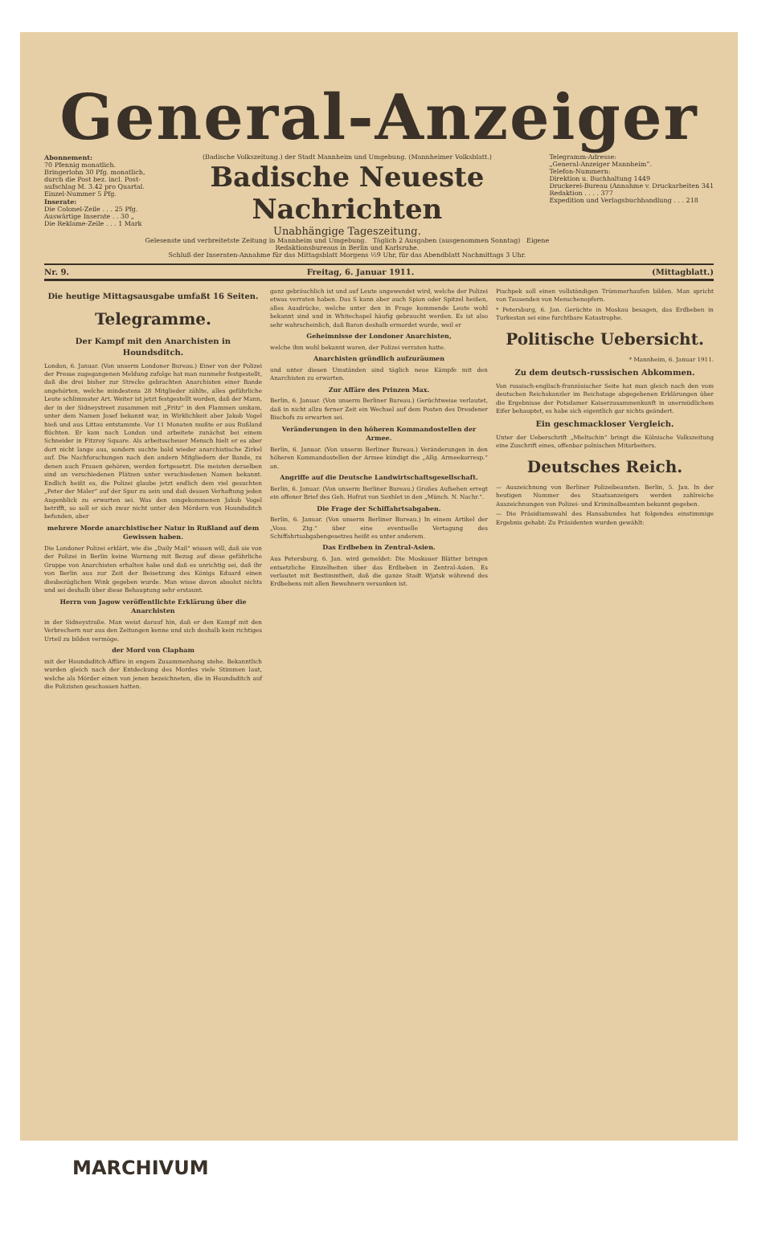General-Anzeiger
Abonnement:
70 Pfennig monatlich.
Bringerlohn 30 Pfg. monatlich,
durch die Post bez. incl. Post-
aufschlag M. 3.42 pro Quartal.
Einzel-Nummer 5 Pfg.
Inserate:
Die Colonel-Zeile . . . 25 Pfg.
Auswärtige Inserate . . 30 „
Die Reklame-Zeile . . . 1 Mark
(Badische Volkszeitung.) der Stadt Mannheim und Umgebung. (Mannheimer Volksblatt.)
Badische Neueste Nachrichten
Unabhängige Tageszeitung.
Gelesenste und verbreitetste Zeitung in Mannheim und Umgebung. Täglich 2 Ausgaben (ausgenommen Sonntag) Eigene Redaktionsbureaus in Berlin und Karlsruhe.
Schluß der Inseraten-Annahme für das Mittagsblatt Morgens ½9 Uhr, für das Abendblatt Nachmittags 3 Uhr.
Telegramm-Adresse:
„General-Anzeiger Mannheim“.
Telefon-Nummern:
Direktion u. Buchhaltung 1449
Druckerei-Bureau (Annahme v. Druckarbeiten 341
Redaktion . . . . 377
Expedition und Verlagsbuchhandlung . . . 218
Nr. 9. Freitag, 6. Januar 1911. (Mittagblatt.)
Die heutige Mittagsausgabe umfaßt 16 Seiten.
Telegramme.
Der Kampf mit den Anarchisten in Houndsditch.
London, 6. Januar. (Von unserm Londoner Bureau.) Einer von der Polizei der Presse zugegangenen Meldung zufolge hat man nunmehr festgestellt, daß die drei bisher zur Strecke gebrachten Anarchisten einer Bande angehörten, welche mindestens 28 Mitglieder zählte, alles gefährliche Leute schlimmster Art. Weiter ist jetzt festgestellt worden, daß der Mann, der in der Sidneystreet zusammen mit „Fritz“ in den Flammen umkam, unter dem Namen Josef bekannt war, in Wirklichkeit aber Jakob Vogel hieß und aus Littau entstammte. Vor 11 Monaten mußte er aus Rußland flüchten. Er kam nach London und arbeitete zunächst bei einem Schneider in Fitzroy Square. Als arbeitsscheuer Mensch hielt er es aber dort nicht lange aus, sondern suchte bald wieder anarchistische Zirkel auf. Die Nachforschungen nach den andern Mitgliedern der Bande, zu denen auch Frauen gehören, werden fortgesetzt. Die meisten derselben sind an verschiedenen Plätzen unter verschiedenen Namen bekannt. Endlich heißt es, die Polizei glaube jetzt endlich dem viel gesuchten „Peter der Maler“ auf der Spur zu sein und daß dessen Verhaftung jeden Augenblick zu erwarten sei. Was den umgekommenen Jakob Vogel betrifft, so soll er sich zwar nicht unter den Mördern von Houndsditch befunden, aber
mehrere Morde anarchistischer Natur in Rußland auf dem Gewissen haben.
Die Londoner Polizei erklärt, wie die „Daily Mail“ wissen will, daß sie von der Polizei in Berlin keine Warnung mit Bezug auf diese gefährliche Gruppe von Anarchisten erhalten habe und daß es unrichtig sei, daß ihr von Berlin aus zur Zeit der Beisetzung des Königs Eduard einen diesbezüglichen Wink gegeben wurde. Man wisse davon absolut nichts und sei deshalb über diese Behauptung sehr erstaunt.
Herrn von Jagow veröffentlichte Erklärung über die Anarchisten
in der Sidneystraße. Man weist darauf hin, daß er den Kampf mit den Verbrechern nur aus den Zeitungen kenne und sich deshalb kein richtiges Urteil zu bilden vermöge.
der Mord von Clapham
mit der Houndsditch-Affäre in engem Zusammenhang stehe. Bekanntlich wurden gleich nach der Entdeckung des Mordes viele Stimmen laut, welche als Mörder einen von jenen bezeichneten, die in Houndsditch auf die Polizisten geschossen hatten.
ganz gebräuchlich ist und auf Leute angewendet wird, welche der Polizei etwas verraten haben. Das S kann aber auch Spion oder Spitzel heißen, alles Ausdrücke, welche unter den in Frage kommende Leute wohl bekannt sind und in Whitechapel häufig gebraucht werden. Es ist also sehr wahrscheinlich, daß Baron deshalb ermordet wurde, weil er
Geheimnisse der Londoner Anarchisten,
welche ihm wohl bekannt waren, der Polizei verraten hatte.
Anarchisten gründlich aufzuräumen
und unter diesen Umständen sind täglich neue Kämpfe mit den Anarchisten zu erwarten.
Zur Affäre des Prinzen Max.
Berlin, 6. Januar. (Von unserm Berliner Bureau.) Gerüchtweise verlautet, daß in nicht allzu ferner Zeit ein Wechsel auf dem Posten des Dresdener Bischofs zu erwarten sei.
Veränderungen in den höheren Kommandostellen der Armee.
Berlin, 6. Januar. (Von unserm Berliner Bureau.) Veränderungen in den höheren Kommandostellen der Armee kündigt die „Allg. Armeekorresp.“ an.
Angriffe auf die Deutsche Landwirtschaftsgesellschaft.
Berlin, 6. Januar. (Von unserm Berliner Bureau.) Großes Aufsehen erregt ein offener Brief des Geh. Hofrat von Soxhlet in den „Münch. N. Nachr.“.
Die Frage der Schiffahrtsabgaben.
Berlin, 6. Januar. (Von unserm Berliner Bureau.) In einem Artikel der „Voss. Ztg.“ über eine eventuelle Vertagung des Schiffahrtsabgabengesetzes heißt es unter anderem.
Das Erdbeben in Zentral-Asien.
Aus Petersburg, 6. Jan. wird gemeldet: Die Moskauer Blätter bringen entsetzliche Einzelheiten über das Erdbeben in Zentral-Asien. Es verlautet mit Bestimmtheit, daß die ganze Stadt Wjatsk während des Erdbebens mit allen Bewohnern versunken ist.
Pischpek soll einen vollständigen Trümmerhaufen bilden. Man spricht von Tausenden von Menschenopfern.
* Petersburg, 6. Jan. Gerüchte in Moskau besagen, das Erdbeben in Turkestan sei eine furchtbare Katastrophe.
Politische Uebersicht.
* Mannheim, 6. Januar 1911.
Zu dem deutsch-russischen Abkommen.
Von russisch-englisch-französischer Seite hat man gleich nach den vom deutschen Reichskanzler im Reichstage abgegebenen Erklärungen über die Ergebnisse der Potsdamer Kaiserzusammenkunft in unermüdlichem Eifer behauptet, es habe sich eigentlich gar nichts geändert.
Ein geschmackloser Vergleich.
Unter der Ueberschrift „Mieltschin“ bringt die Kölnische Volkszeitung eine Zuschrift eines, offenbar polnischen Mitarbeiters.
Deutsches Reich.
— Auszeichnung von Berliner Polizeibeamten. Berlin, 5. Jan. In der heutigen Nummer des Staatsanzeigers werden zahlreiche Auszeichnungen von Polizei- und Kriminalbeamten bekannt gegeben.
— Die Präsidiumswahl des Hansabundes hat folgendes einstimmige Ergebnis gehabt: Zu Präsidenten wurden gewählt:
MARCHIVUM